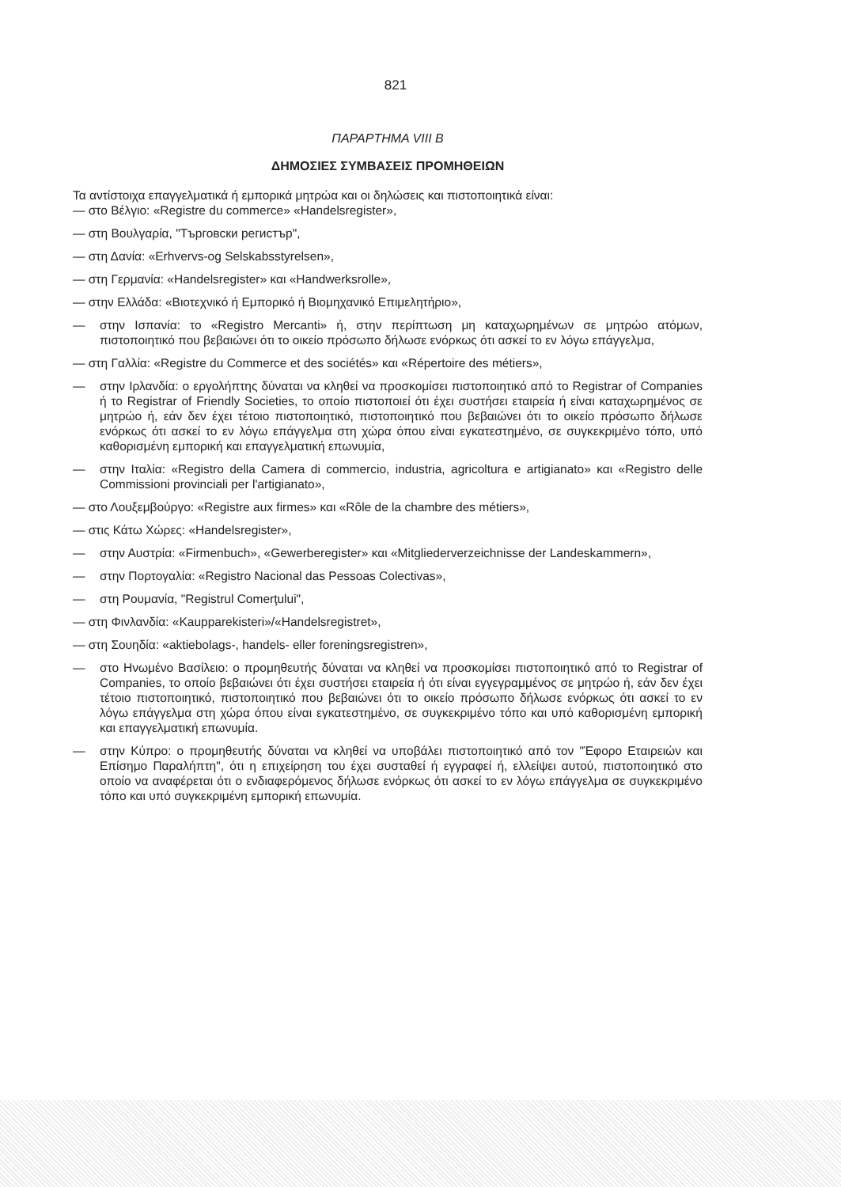821
ΠΑΡΑΡΤΗΜΑ VIII Β
ΔΗΜΟΣΙΕΣ ΣΥΜΒΑΣΕΙΣ ΠΡΟΜΗΘΕΙΩΝ
Τα αντίστοιχα επαγγελματικά ή εμπορικά μητρώα και οι δηλώσεις και πιστοποιητικά είναι:
— στο Βέλγιο: «Registre du commerce» «Handelsregister»,
— στη Βουλγαρία, "Търговски регистър",
— στη Δανία: «Erhvervs-og Selskabsstyrelsen»,
— στη Γερμανία: «Handelsregister» και «Handwerksrolle»,
— στην Ελλάδα: «Βιοτεχνικό ή Εμπορικό ή Βιομηχανικό Επιμελητήριο»,
— στην Ισπανία: το «Registro Mercanti» ή, στην περίπτωση μη καταχωρημένων σε μητρώο ατόμων, πιστοποιητικό που βεβαιώνει ότι το οικείο πρόσωπο δήλωσε ενόρκως ότι ασκεί το εν λόγω επάγγελμα,
— στη Γαλλία: «Registre du Commerce et des sociétés» και «Répertoire des métiers»,
— στην Ιρλανδία: ο εργολήπτης δύναται να κληθεί να προσκομίσει πιστοποιητικό από το Registrar of Companies ή το Registrar of Friendly Societies, το οποίο πιστοποιεί ότι έχει συστήσει εταιρεία ή είναι καταχωρημένος σε μητρώο ή, εάν δεν έχει τέτοιο πιστοποιητικό, πιστοποιητικό που βεβαιώνει ότι το οικείο πρόσωπο δήλωσε ενόρκως ότι ασκεί το εν λόγω επάγγελμα στη χώρα όπου είναι εγκατεστημένο, σε συγκεκριμένο τόπο, υπό καθορισμένη εμπορική και επαγγελματική επωνυμία,
— στην Ιταλία: «Registro della Camera di commercio, industria, agricoltura e artigianato» και «Registro delle Commissioni provinciali per l'artigianato»,
— στο Λουξεμβούργο: «Registre aux firmes» και «Rôle de la chambre des métiers»,
— στις Κάτω Χώρες: «Handelsregister»,
— στην Αυστρία: «Firmenbuch», «Gewerberegister» και «Mitgliederverzeichnisse der Landeskammern»,
— στην Πορτογαλία: «Registro Nacional das Pessoas Colectivas»,
— στη Ρουμανία, "Registrul Comerţului",
— στη Φινλανδία: «Kaupparekisteri»/«Handelsregistret»,
— στη Σουηδία: «aktiebolags-, handels- eller foreningsregistren»,
— στο Ηνωμένο Βασίλειο: ο προμηθευτής δύναται να κληθεί να προσκομίσει πιστοποιητικό από το Registrar of Companies, το οποίο βεβαιώνει ότι έχει συστήσει εταιρεία ή ότι είναι εγγεγραμμένος σε μητρώο ή, εάν δεν έχει τέτοιο πιστοποιητικό, πιστοποιητικό που βεβαιώνει ότι το οικείο πρόσωπο δήλωσε ενόρκως ότι ασκεί το εν λόγω επάγγελμα στη χώρα όπου είναι εγκατεστημένο, σε συγκεκριμένο τόπο και υπό καθορισμένη εμπορική και επαγγελματική επωνυμία.
— στην Κύπρο: ο προμηθευτής δύναται να κληθεί να υποβάλει πιστοποιητικό από τον "Έφορο Εταιρειών και Επίσημο Παραλήπτη", ότι η επιχείρηση του έχει συσταθεί ή εγγραφεί ή, ελλείψει αυτού, πιστοποιητικό στο οποίο να αναφέρεται ότι ο ενδιαφερόμενος δήλωσε ενόρκως ότι ασκεί το εν λόγω επάγγελμα σε συγκεκριμένο τόπο και υπό συγκεκριμένη εμπορική επωνυμία.